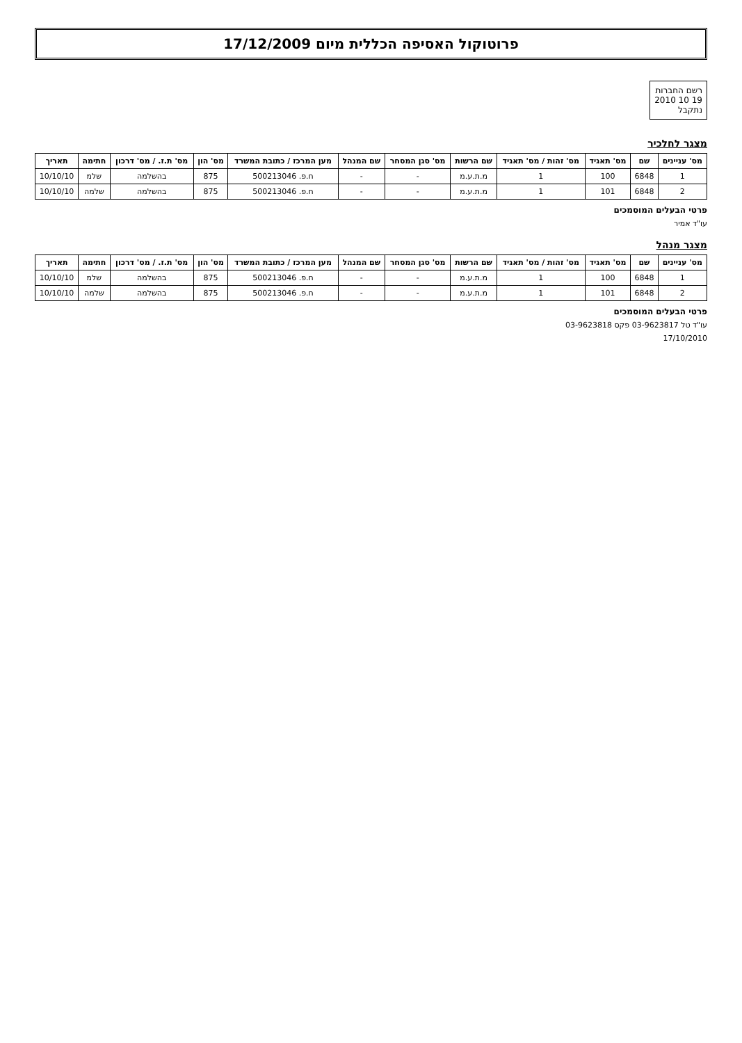פרוטוקול האסיפה הכללית מיום 17/12/2009
רשם החברות
19 10 2010
נתקבל
מצגר לחלכיר
| מס' עניינים | שם | מס' תאגיד | מס' זהות / מס' תאגיד | שם הרשות | מס' סגן המסחר | שם המנהל | מען המרכז / כתובת המשרד | מס' הון | מס' ת.ז. / מס' דרכון | חתימה | תאריך |
| --- | --- | --- | --- | --- | --- | --- | --- | --- | --- | --- | --- |
| 1 | 6848 | 100 | 1 | מ.ת.ע.מ | - | - | ח.פ. 500213046 | 875 | בהשלמה | שלמ | 10/10/10 |
| 2 | 6848 | 101 | 1 | מ.ת.ע.מ | - | - | ח.פ. 500213046 | 875 | בהשלמה | שלמה | 10/10/10 |
פרטי הבעלים המוסמכים
עו"ד אמיר
מצגר מנהל
| מס' עניינים | שם | מס' תאגיד | מס' זהות / מס' תאגיד | שם הרשות | מס' סגן המסחר | שם המנהל | מען המרכז / כתובת המשרד | מס' הון | מס' ת.ז. / מס' דרכון | חתימה | תאריך |
| --- | --- | --- | --- | --- | --- | --- | --- | --- | --- | --- | --- |
| 1 | 6848 | 100 | 1 | מ.ת.ע.מ | - | - | ח.פ. 500213046 | 875 | בהשלמה | שלמ | 10/10/10 |
| 2 | 6848 | 101 | 1 | מ.ת.ע.מ | - | - | ח.פ. 500213046 | 875 | בהשלמה | שלמה | 10/10/10 |
פרטי הבעלים המוסמכים
עו"ד טל 03-9623817 פקס 03-9623818
17/10/2010